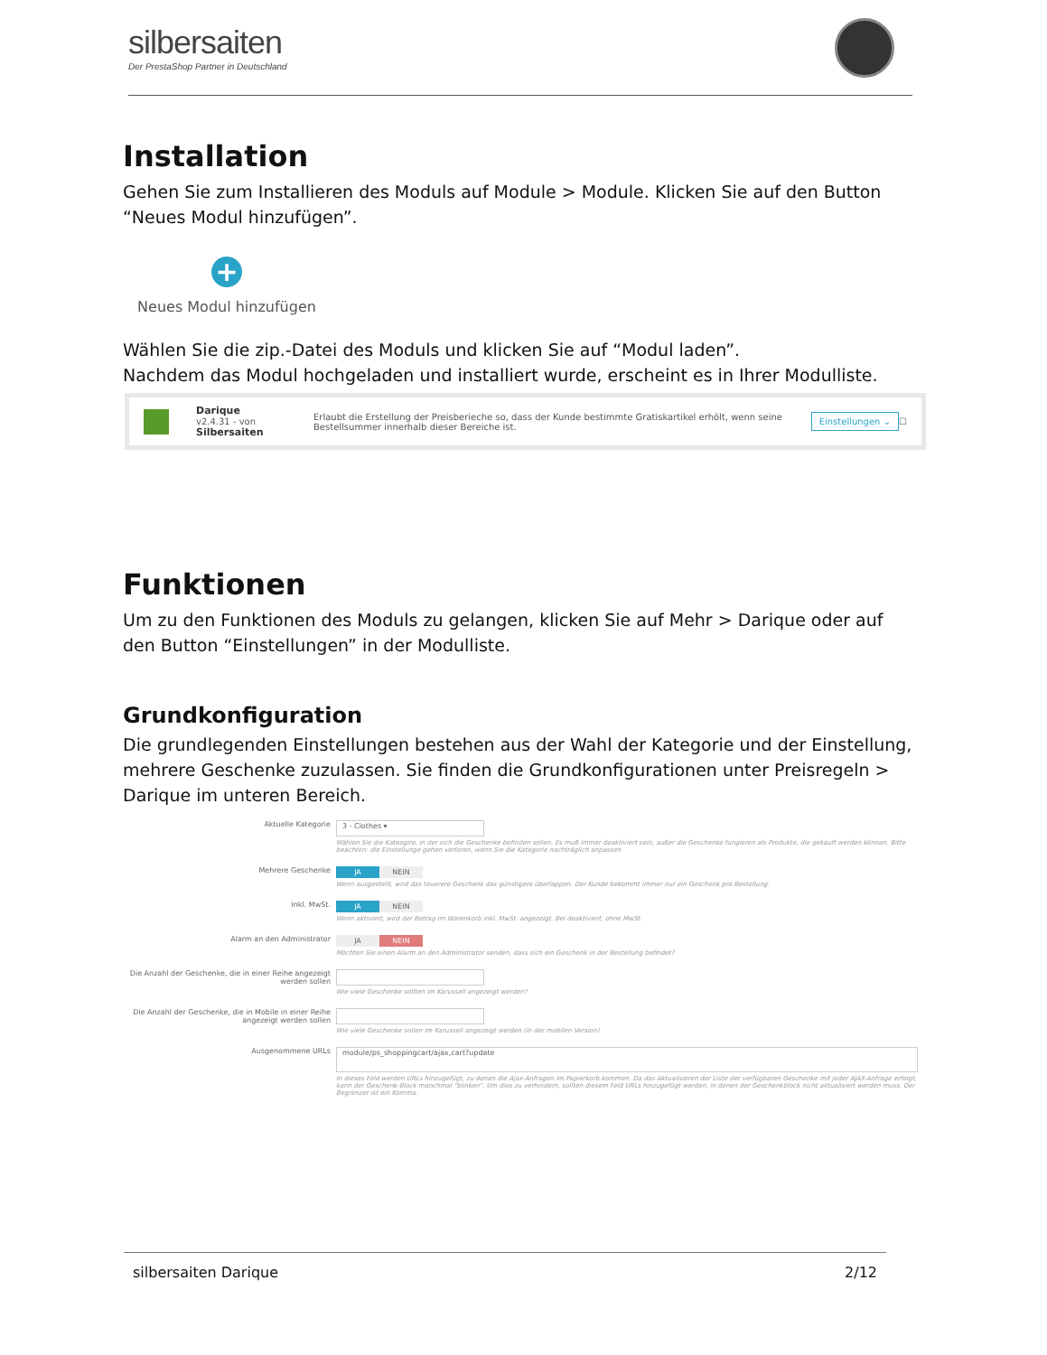silbersaiten
Der PrestaShop Partner in Deutschland
Installation
Gehen Sie zum Installieren des Moduls auf Module > Module. Klicken Sie auf den Button “Neues Modul hinzufügen”.
+
Neues Modul hinzufügen
Wählen Sie die zip.-Datei des Moduls und klicken Sie auf “Modul laden”.
Nachdem das Modul hochgeladen und installiert wurde, erscheint es in Ihrer Modulliste.
Darique
v2.4.31 - von Silbersaiten
Erlaubt die Erstellung der Preisberieche so, dass der Kunde bestimmte Gratiskartikel erhölt, wenn seine Bestellsummer innerhalb dieser Bereiche ist.
Einstellungen ⌄ ☐
Funktionen
Um zu den Funktionen des Moduls zu gelangen, klicken Sie auf Mehr > Darique oder auf den Button “Einstellungen” in der Modulliste.
Grundkonfiguration
Die grundlegenden Einstellungen bestehen aus der Wahl der Kategorie und der Einstellung, mehrere Geschenke zuzulassen. Sie finden die Grundkonfigurationen unter Preisregeln > Darique im unteren Bereich.
Aktuelle Kategorie
3 - Clothes ▾
Wählen Sie die Kateogire, in der sich die Geschenke befinden sollen. Es muß immer deaktiviert sein, außer die Geschenke fungieren als Produkte, die gekauft werden können. Bitte beachten: die Einstellunge gehen verloren, wenn Sie die Kategorie nachträglich anpassen.
Mehrere Geschenke JA NEIN
Wenn ausgestellt, wird das teuerere Geschenk das günstigere überlappen. Der Kunde bekommt immer nur ein Geschenk pro Bestellung.
Inkl. MwSt. JA NEIN
Wenn aktiviert, wird der Betrag im Warenkorb inkl. MwSt. angezeigt. Bei deaktiviert, ohne MwSt.
Alarm an den Administrator JA NEIN
Möchten Sie einen Alarm an den Administrator senden, dass sich ein Geschenk in der Bestellung befindet?
Die Anzahl der Geschenke, die in einer Reihe angezeigt werden sollen
Wie viele Geschenke sollten im Karussell angezeigt werden?
Die Anzahl der Geschenke, die in Mobile in einer Reihe angezeigt werden sollen
Wie viele Geschenke sollen im Karussell angezeigt werden (in der mobilen Version)
Ausgenommene URLs
module/ps_shoppingcart/ajax,cart?update
In dieses Feld werden URLs hinzugefügt, zu denen die Ajax-Anfragen im Papierkorb kommen. Da das Aktualisieren der Liste der verfügbaren Geschenke mit jeder AJAX-Anfrage erfolgt, kann der Geschenk-Block manchmal "blinken". Um dies zu verhindern, sollten diesem Feld URLs hinzugefügt werden, in denen der Geschenkblock nicht aktualisiert werden muss. Der Begrenzer ist ein Komma.
silbersaiten Darique 2/12